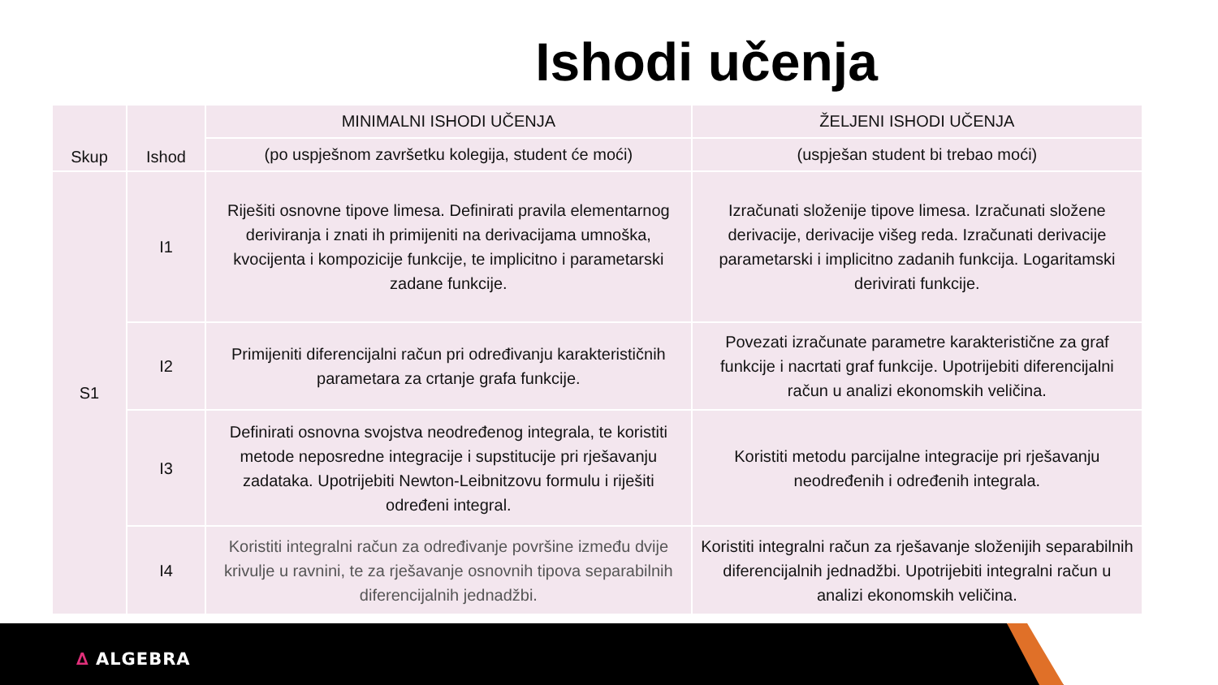Ishodi učenja
| Skup | Ishod | MINIMALNI ISHODI UČENJA | ŽELJENI ISHODI UČENJA |
| --- | --- | --- | --- |
| | | (po uspješnom završetku kolegija, student će moći) | (uspješan student bi trebao moći) |
| S1 | I1 | Riješiti osnovne tipove limesa. Definirati pravila elementarnog deriviranja i znati ih primijeniti na derivacijama umnoška, kvocijenta i kompozicije funkcije, te implicitno i parametarski zadane funkcije. | Izračunati složenije tipove limesa. Izračunati složene derivacije, derivacije višeg reda. Izračunati derivacije parametarski i implicitno zadanih funkcija. Logaritamski derivirati funkcije. |
| | I2 | Primijeniti diferencijalni račun pri određivanju karakterističnih parametara za crtanje grafa funkcije. | Povezati izračunate parametre karakteristične za graf funkcije i nacrtati graf funkcije. Upotrijebiti diferencijalni račun u analizi ekonomskih veličina. |
| | I3 | Definirati osnovna svojstva neodređenog integrala, te koristiti metode neposredne integracije i supstitucije pri rješavanju zadataka. Upotrijebiti Newton-Leibnitzovu formulu i riješiti određeni integral. | Koristiti metodu parcijalne integracije pri rješavanju neodređenih i određenih integrala. |
| | I4 | Koristiti integralni račun za određivanje površine između dvije krivulje u ravnini, te za rješavanje osnovnih tipova separabilnih diferencijalnih jednadžbi. | Koristiti integralni račun za rješavanje složenijih separabilnih diferencijalnih jednadžbi. Upotrijebiti integralni račun u analizi ekonomskih veličina. |
∆ ALGEBRA